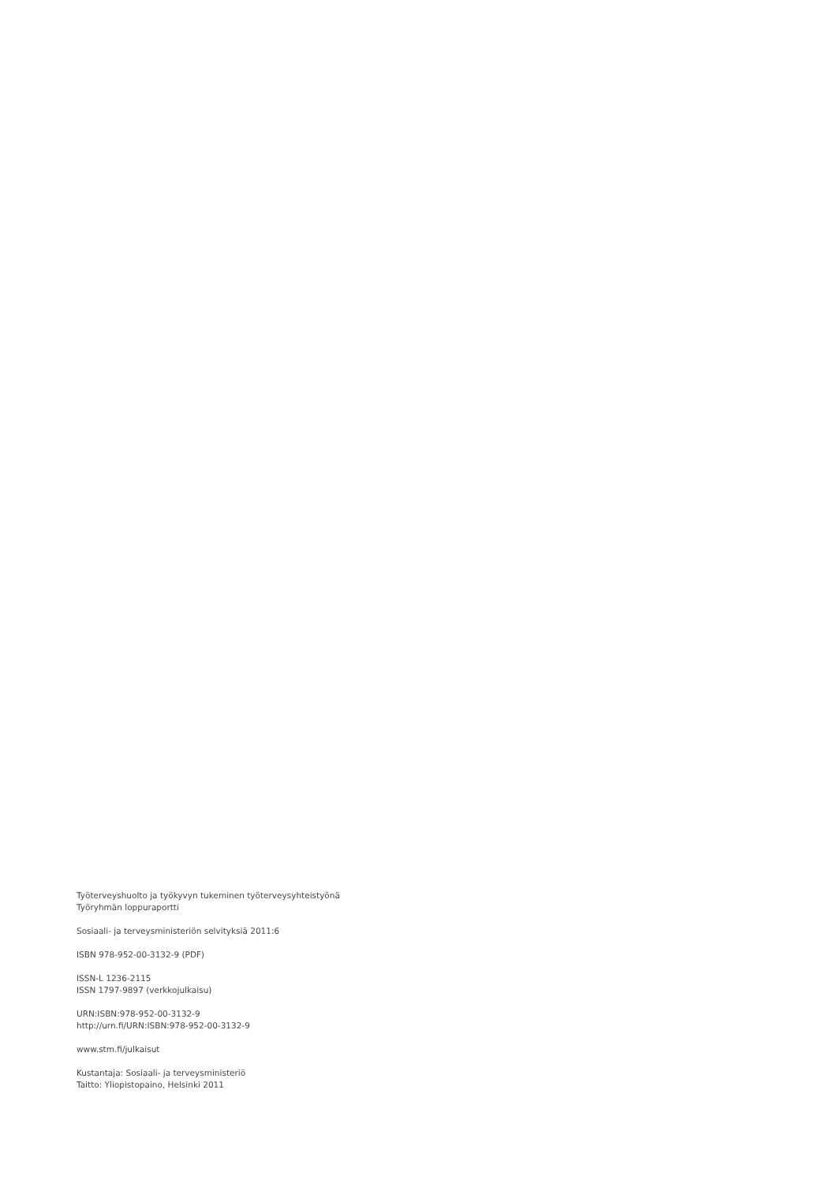Työterveyshuolto ja työkyvyn tukeminen työterveysyhteistyönä
Työryhmän loppuraportti
Sosiaali- ja terveysministeriön selvityksiä 2011:6
ISBN 978-952-00-3132-9 (PDF)
ISSN-L 1236-2115
ISSN 1797-9897 (verkkojulkaisu)
URN:ISBN:978-952-00-3132-9
http://urn.fi/URN:ISBN:978-952-00-3132-9
www.stm.fi/julkaisut
Kustantaja: Sosiaali- ja terveysministeriö
Taitto: Yliopistopaino, Helsinki 2011